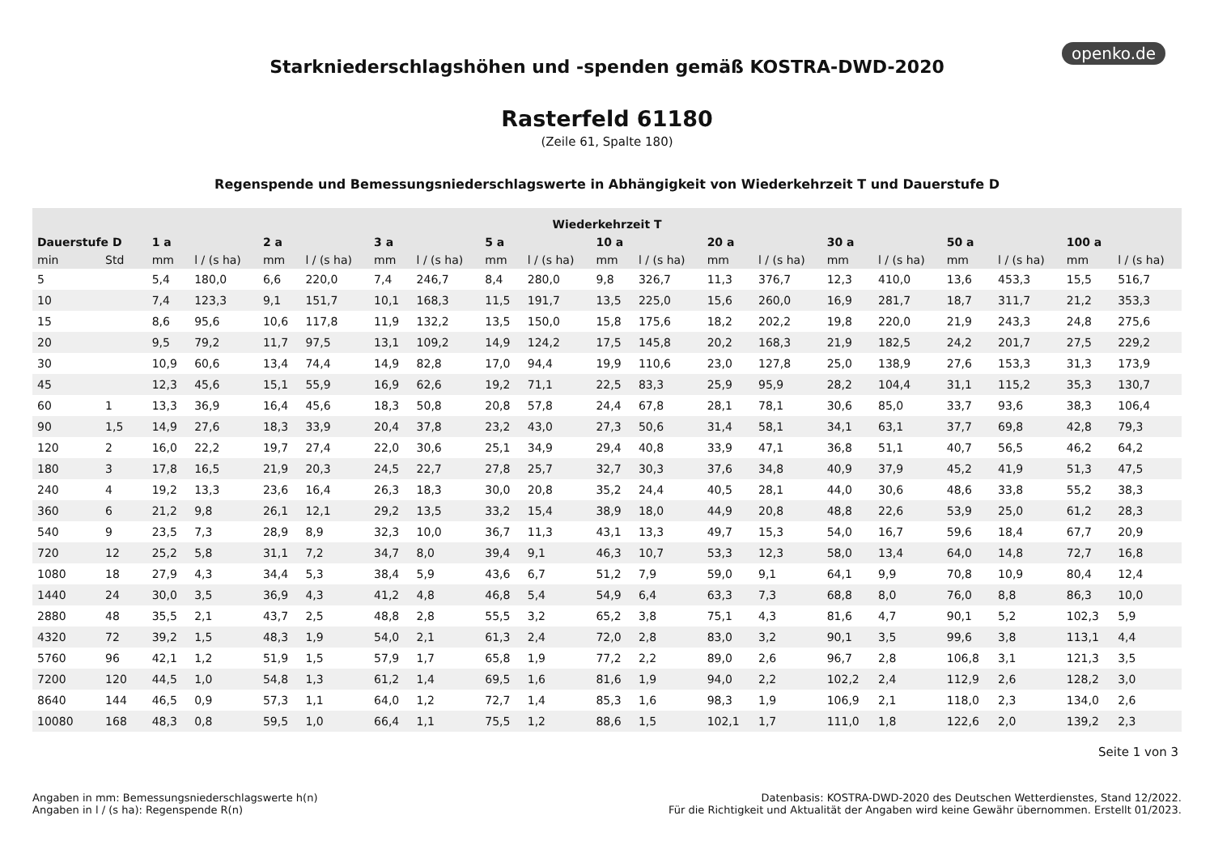openko.de
Starkniederschlagshöhen und -spenden gemäß KOSTRA-DWD-2020
Rasterfeld 61180
(Zeile 61, Spalte 180)
Regenspende und Bemessungsniederschlagswerte in Abhängigkeit von Wiederkehrzeit T und Dauerstufe D
| Wiederkehrzeit T | | | | | | | | | | | | | | | | | | | |
| --- | --- | --- | --- | --- | --- | --- | --- | --- | --- | --- | --- | --- | --- | --- | --- | --- | --- | --- | --- |
| Dauerstufe D | | 1 a | | 2 a | | 3 a | | 5 a | | 10 a | | 20 a | | 30 a | | 50 a | | 100 a | |
| min | Std | mm | l / (s ha) | mm | l / (s ha) | mm | l / (s ha) | mm | l / (s ha) | mm | l / (s ha) | mm | l / (s ha) | mm | l / (s ha) | mm | l / (s ha) | mm | l / (s ha) |
| 5 | | 5,4 | 180,0 | 6,6 | 220,0 | 7,4 | 246,7 | 8,4 | 280,0 | 9,8 | 326,7 | 11,3 | 376,7 | 12,3 | 410,0 | 13,6 | 453,3 | 15,5 | 516,7 |
| 10 | | 7,4 | 123,3 | 9,1 | 151,7 | 10,1 | 168,3 | 11,5 | 191,7 | 13,5 | 225,0 | 15,6 | 260,0 | 16,9 | 281,7 | 18,7 | 311,7 | 21,2 | 353,3 |
| 15 | | 8,6 | 95,6 | 10,6 | 117,8 | 11,9 | 132,2 | 13,5 | 150,0 | 15,8 | 175,6 | 18,2 | 202,2 | 19,8 | 220,0 | 21,9 | 243,3 | 24,8 | 275,6 |
| 20 | | 9,5 | 79,2 | 11,7 | 97,5 | 13,1 | 109,2 | 14,9 | 124,2 | 17,5 | 145,8 | 20,2 | 168,3 | 21,9 | 182,5 | 24,2 | 201,7 | 27,5 | 229,2 |
| 30 | | 10,9 | 60,6 | 13,4 | 74,4 | 14,9 | 82,8 | 17,0 | 94,4 | 19,9 | 110,6 | 23,0 | 127,8 | 25,0 | 138,9 | 27,6 | 153,3 | 31,3 | 173,9 |
| 45 | | 12,3 | 45,6 | 15,1 | 55,9 | 16,9 | 62,6 | 19,2 | 71,1 | 22,5 | 83,3 | 25,9 | 95,9 | 28,2 | 104,4 | 31,1 | 115,2 | 35,3 | 130,7 |
| 60 | 1 | 13,3 | 36,9 | 16,4 | 45,6 | 18,3 | 50,8 | 20,8 | 57,8 | 24,4 | 67,8 | 28,1 | 78,1 | 30,6 | 85,0 | 33,7 | 93,6 | 38,3 | 106,4 |
| 90 | 1,5 | 14,9 | 27,6 | 18,3 | 33,9 | 20,4 | 37,8 | 23,2 | 43,0 | 27,3 | 50,6 | 31,4 | 58,1 | 34,1 | 63,1 | 37,7 | 69,8 | 42,8 | 79,3 |
| 120 | 2 | 16,0 | 22,2 | 19,7 | 27,4 | 22,0 | 30,6 | 25,1 | 34,9 | 29,4 | 40,8 | 33,9 | 47,1 | 36,8 | 51,1 | 40,7 | 56,5 | 46,2 | 64,2 |
| 180 | 3 | 17,8 | 16,5 | 21,9 | 20,3 | 24,5 | 22,7 | 27,8 | 25,7 | 32,7 | 30,3 | 37,6 | 34,8 | 40,9 | 37,9 | 45,2 | 41,9 | 51,3 | 47,5 |
| 240 | 4 | 19,2 | 13,3 | 23,6 | 16,4 | 26,3 | 18,3 | 30,0 | 20,8 | 35,2 | 24,4 | 40,5 | 28,1 | 44,0 | 30,6 | 48,6 | 33,8 | 55,2 | 38,3 |
| 360 | 6 | 21,2 | 9,8 | 26,1 | 12,1 | 29,2 | 13,5 | 33,2 | 15,4 | 38,9 | 18,0 | 44,9 | 20,8 | 48,8 | 22,6 | 53,9 | 25,0 | 61,2 | 28,3 |
| 540 | 9 | 23,5 | 7,3 | 28,9 | 8,9 | 32,3 | 10,0 | 36,7 | 11,3 | 43,1 | 13,3 | 49,7 | 15,3 | 54,0 | 16,7 | 59,6 | 18,4 | 67,7 | 20,9 |
| 720 | 12 | 25,2 | 5,8 | 31,1 | 7,2 | 34,7 | 8,0 | 39,4 | 9,1 | 46,3 | 10,7 | 53,3 | 12,3 | 58,0 | 13,4 | 64,0 | 14,8 | 72,7 | 16,8 |
| 1080 | 18 | 27,9 | 4,3 | 34,4 | 5,3 | 38,4 | 5,9 | 43,6 | 6,7 | 51,2 | 7,9 | 59,0 | 9,1 | 64,1 | 9,9 | 70,8 | 10,9 | 80,4 | 12,4 |
| 1440 | 24 | 30,0 | 3,5 | 36,9 | 4,3 | 41,2 | 4,8 | 46,8 | 5,4 | 54,9 | 6,4 | 63,3 | 7,3 | 68,8 | 8,0 | 76,0 | 8,8 | 86,3 | 10,0 |
| 2880 | 48 | 35,5 | 2,1 | 43,7 | 2,5 | 48,8 | 2,8 | 55,5 | 3,2 | 65,2 | 3,8 | 75,1 | 4,3 | 81,6 | 4,7 | 90,1 | 5,2 | 102,3 | 5,9 |
| 4320 | 72 | 39,2 | 1,5 | 48,3 | 1,9 | 54,0 | 2,1 | 61,3 | 2,4 | 72,0 | 2,8 | 83,0 | 3,2 | 90,1 | 3,5 | 99,6 | 3,8 | 113,1 | 4,4 |
| 5760 | 96 | 42,1 | 1,2 | 51,9 | 1,5 | 57,9 | 1,7 | 65,8 | 1,9 | 77,2 | 2,2 | 89,0 | 2,6 | 96,7 | 2,8 | 106,8 | 3,1 | 121,3 | 3,5 |
| 7200 | 120 | 44,5 | 1,0 | 54,8 | 1,3 | 61,2 | 1,4 | 69,5 | 1,6 | 81,6 | 1,9 | 94,0 | 2,2 | 102,2 | 2,4 | 112,9 | 2,6 | 128,2 | 3,0 |
| 8640 | 144 | 46,5 | 0,9 | 57,3 | 1,1 | 64,0 | 1,2 | 72,7 | 1,4 | 85,3 | 1,6 | 98,3 | 1,9 | 106,9 | 2,1 | 118,0 | 2,3 | 134,0 | 2,6 |
| 10080 | 168 | 48,3 | 0,8 | 59,5 | 1,0 | 66,4 | 1,1 | 75,5 | 1,2 | 88,6 | 1,5 | 102,1 | 1,7 | 111,0 | 1,8 | 122,6 | 2,0 | 139,2 | 2,3 |
Seite 1 von 3
Angaben in mm: Bemessungsniederschlagswerte h(n)
Angaben in l / (s ha): Regenspende R(n)
Datenbasis: KOSTRA-DWD-2020 des Deutschen Wetterdienstes, Stand 12/2022.
Für die Richtigkeit und Aktualität der Angaben wird keine Gewähr übernommen. Erstellt 01/2023.